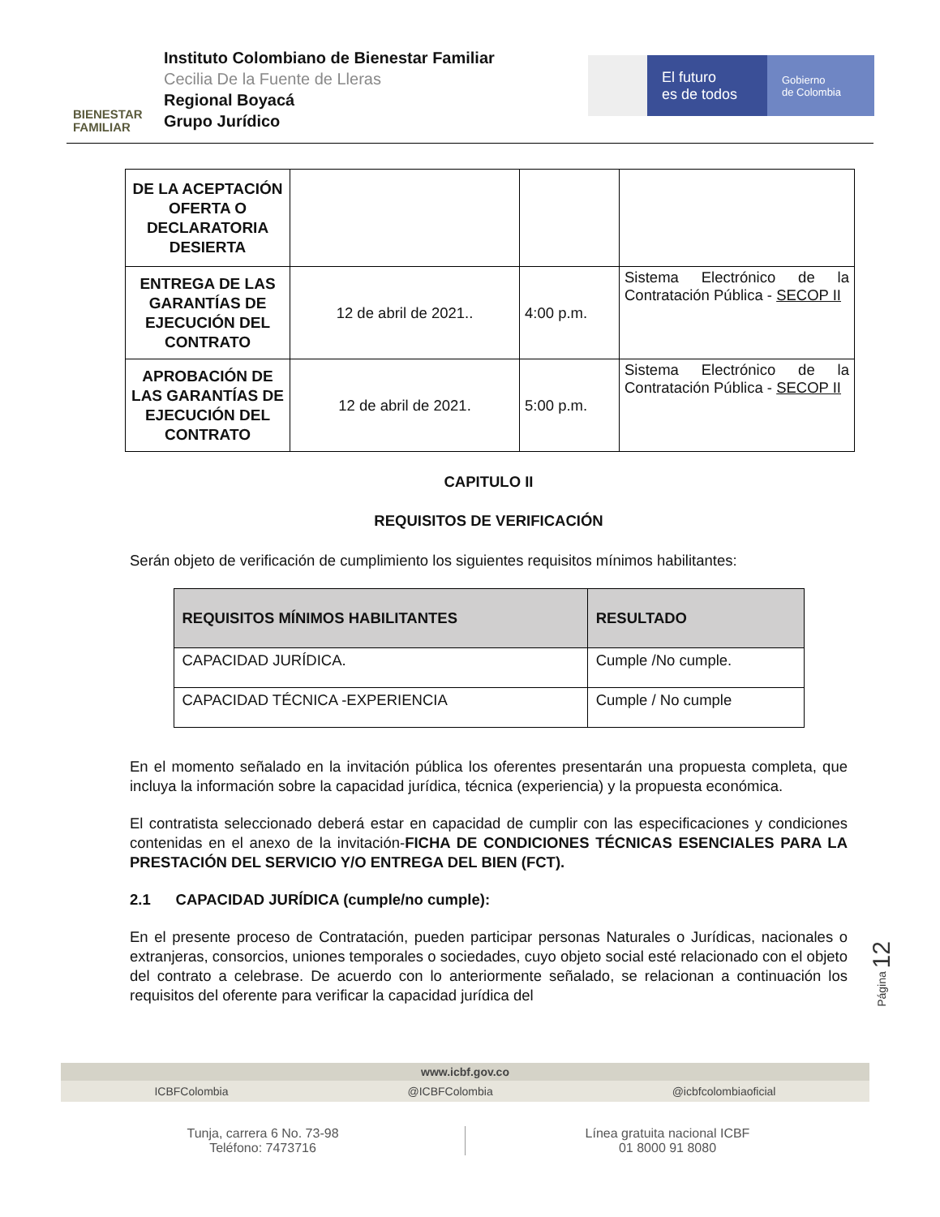BIENESTAR
FAMILIAR
Instituto Colombiano de Bienestar Familiar
Cecilia De la Fuente de Lleras
Regional Boyacá
Grupo Jurídico
El futuro
es de todos
Gobierno
de Colombia
| DE LA ACEPTACIÓN OFERTA O DECLARATORIA DESIERTA | | | |
| ENTREGA DE LAS GARANTÍAS DE EJECUCIÓN DEL CONTRATO | 12 de abril de 2021.. | 4:00 p.m. | Sistema Electrónico de la Contratación Pública - SECOP II |
| APROBACIÓN DE LAS GARANTÍAS DE EJECUCIÓN DEL CONTRATO | 12 de abril de 2021. | 5:00 p.m. | Sistema Electrónico de la Contratación Pública - SECOP II |
CAPITULO II
REQUISITOS DE VERIFICACIÓN
Serán objeto de verificación de cumplimiento los siguientes requisitos mínimos habilitantes:
| REQUISITOS MÍNIMOS HABILITANTES | RESULTADO |
| --- | --- |
| CAPACIDAD JURÍDICA. | Cumple /No cumple. |
| CAPACIDAD TÉCNICA -EXPERIENCIA | Cumple / No cumple |
En el momento señalado en la invitación pública los oferentes presentarán una propuesta completa, que incluya la información sobre la capacidad jurídica, técnica (experiencia) y la propuesta económica.
El contratista seleccionado deberá estar en capacidad de cumplir con las especificaciones y condiciones contenidas en el anexo de la invitación-FICHA DE CONDICIONES TÉCNICAS ESENCIALES PARA LA PRESTACIÓN DEL SERVICIO Y/O ENTREGA DEL BIEN (FCT).
2.1 CAPACIDAD JURÍDICA (cumple/no cumple):
En el presente proceso de Contratación, pueden participar personas Naturales o Jurídicas, nacionales o extranjeras, consorcios, uniones temporales o sociedades, cuyo objeto social esté relacionado con el objeto del contrato a celebrase. De acuerdo con lo anteriormente señalado, se relacionan a continuación los requisitos del oferente para verificar la capacidad jurídica del
Página 12
www.icbf.gov.co
ICBFColombia @ICBFColombia @icbfcolombiaoficial
Tunja, carrera 6 No. 73-98
Teléfono: 7473716
Línea gratuita nacional ICBF
01 8000 91 8080